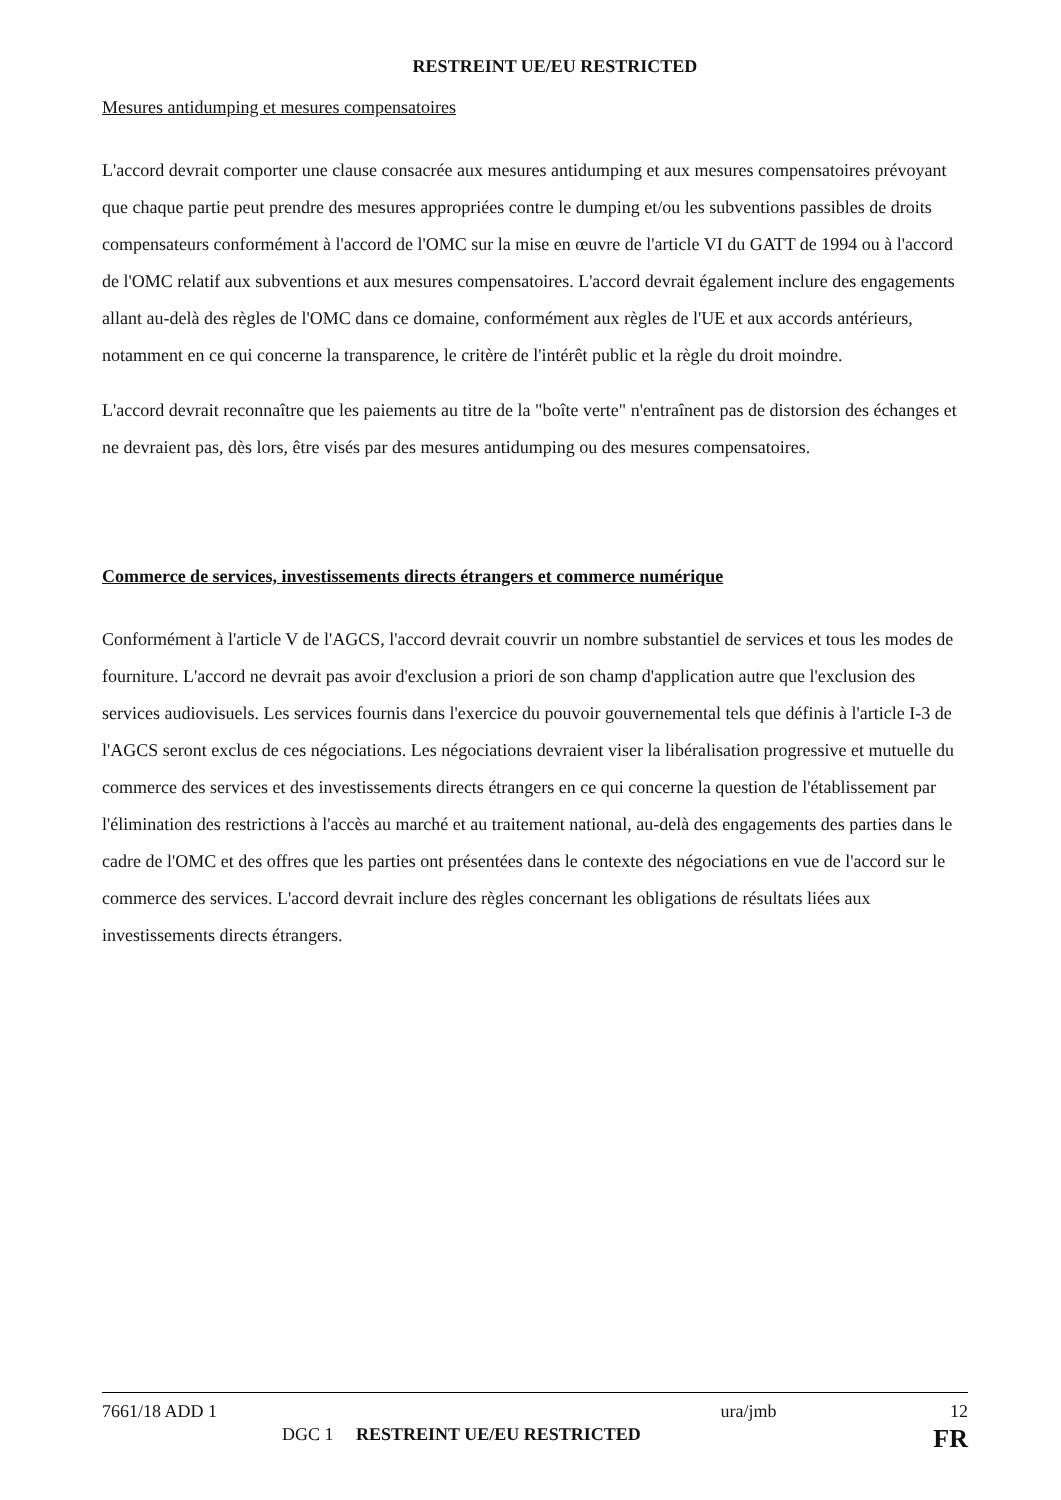RESTREINT UE/EU RESTRICTED
Mesures antidumping et mesures compensatoires
L'accord devrait comporter une clause consacrée aux mesures antidumping et aux mesures compensatoires prévoyant que chaque partie peut prendre des mesures appropriées contre le dumping et/ou les subventions passibles de droits compensateurs conformément à l'accord de l'OMC sur la mise en œuvre de l'article VI du GATT de 1994 ou à l'accord de l'OMC relatif aux subventions et aux mesures compensatoires. L'accord devrait également inclure des engagements allant au-delà des règles de l'OMC dans ce domaine, conformément aux règles de l'UE et aux accords antérieurs, notamment en ce qui concerne la transparence, le critère de l'intérêt public et la règle du droit moindre.
L'accord devrait reconnaître que les paiements au titre de la "boîte verte" n'entraînent pas de distorsion des échanges et ne devraient pas, dès lors, être visés par des mesures antidumping ou des mesures compensatoires.
Commerce de services, investissements directs étrangers et commerce numérique
Conformément à l'article V de l'AGCS, l'accord devrait couvrir un nombre substantiel de services et tous les modes de fourniture. L'accord ne devrait pas avoir d'exclusion a priori de son champ d'application autre que l'exclusion des services audiovisuels. Les services fournis dans l'exercice du pouvoir gouvernemental tels que définis à l'article I-3 de l'AGCS seront exclus de ces négociations. Les négociations devraient viser la libéralisation progressive et mutuelle du commerce des services et des investissements directs étrangers en ce qui concerne la question de l'établissement par l'élimination des restrictions à l'accès au marché et au traitement national, au-delà des engagements des parties dans le cadre de l'OMC et des offres que les parties ont présentées dans le contexte des négociations en vue de l'accord sur le commerce des services. L'accord devrait inclure des règles concernant les obligations de résultats liées aux investissements directs étrangers.
7661/18 ADD 1 ura/jmb 12
DGC 1 RESTREINT UE/EU RESTRICTED FR